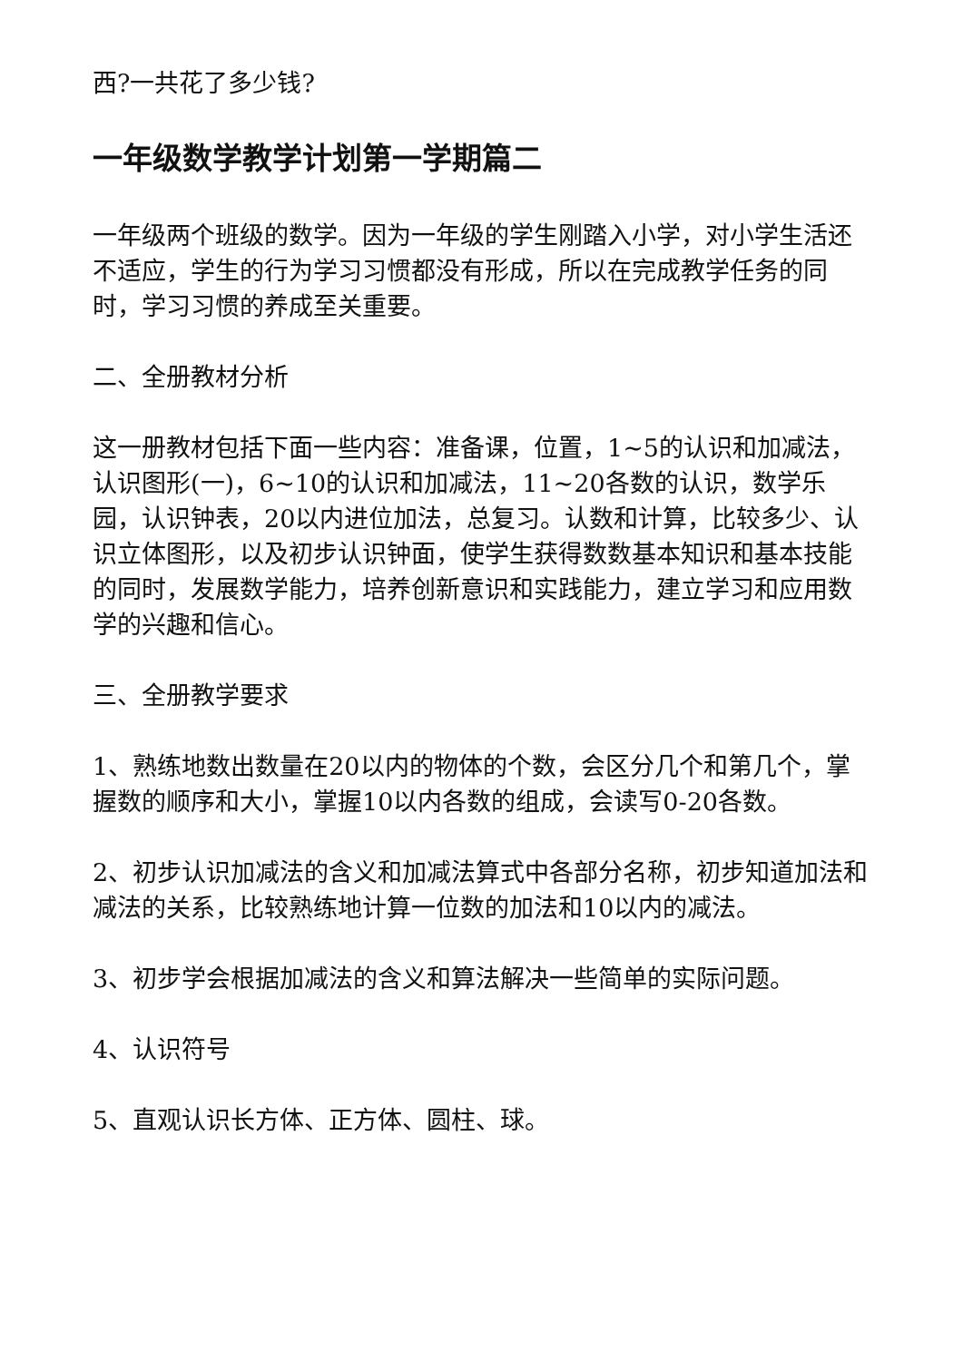西?一共花了多少钱?
一年级数学教学计划第一学期篇二
一年级两个班级的数学。因为一年级的学生刚踏入小学，对小学生活还不适应，学生的行为学习习惯都没有形成，所以在完成教学任务的同时，学习习惯的养成至关重要。
二、全册教材分析
这一册教材包括下面一些内容：准备课，位置，1~5的认识和加减法，认识图形(一)，6~10的认识和加减法，11~20各数的认识，数学乐园，认识钟表，20以内进位加法，总复习。认数和计算，比较多少、认识立体图形，以及初步认识钟面，使学生获得数数基本知识和基本技能的同时，发展数学能力，培养创新意识和实践能力，建立学习和应用数学的兴趣和信心。
三、全册教学要求
1、熟练地数出数量在20以内的物体的个数，会区分几个和第几个，掌握数的顺序和大小，掌握10以内各数的组成，会读写0-20各数。
2、初步认识加减法的含义和加减法算式中各部分名称，初步知道加法和减法的关系，比较熟练地计算一位数的加法和10以内的减法。
3、初步学会根据加减法的含义和算法解决一些简单的实际问题。
4、认识符号
5、直观认识长方体、正方体、圆柱、球。